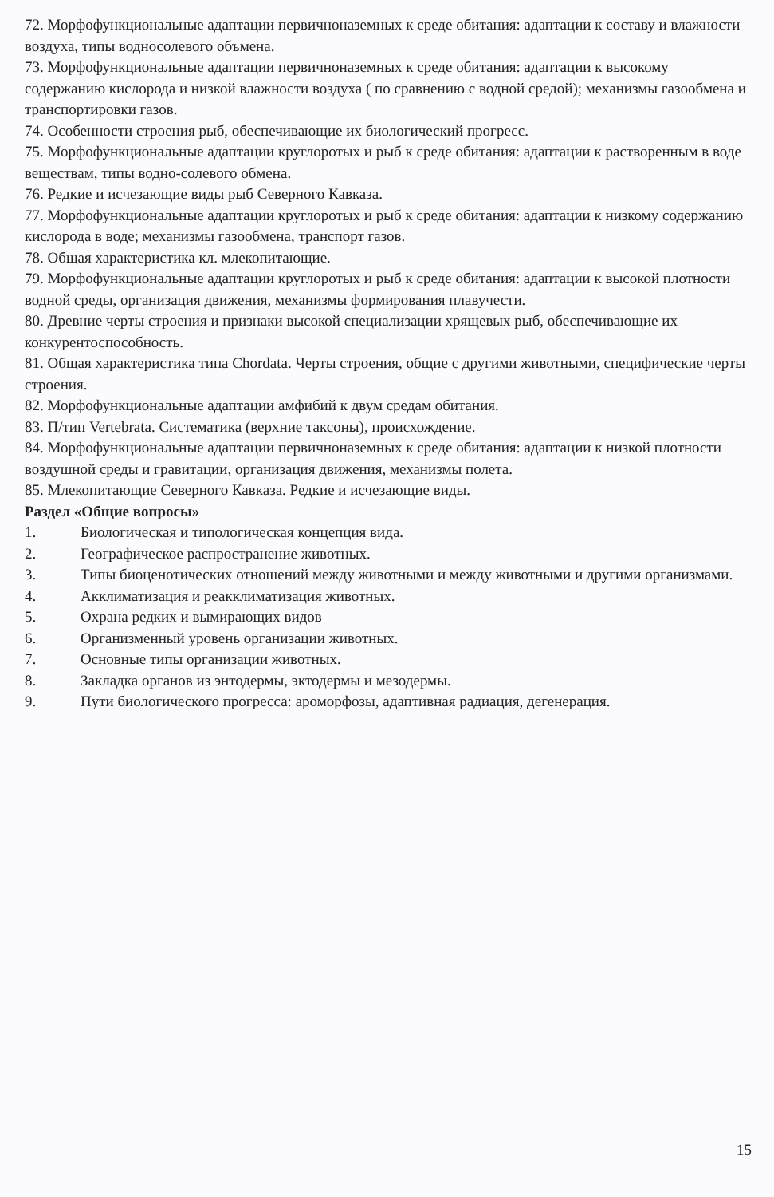72. Морфофункциональные адаптации первичноназемных к среде обитания: адаптации к составу и влажности воздуха, типы водносолевого объмена.
73. Морфофункциональные адаптации первичноназемных к среде обитания: адаптации к высокому содержанию кислорода и низкой влажности воздуха ( по сравнению с водной средой); механизмы газообмена и транспортировки газов.
74. Особенности строения рыб, обеспечивающие их биологический прогресс.
75. Морфофункциональные адаптации круглоротых и рыб к среде обитания: адаптации к растворенным в воде веществам, типы водно-солевого обмена.
76. Редкие и исчезающие виды рыб Северного Кавказа.
77. Морфофункциональные адаптации круглоротых и рыб к среде обитания: адаптации к низкому содержанию кислорода в воде; механизмы газообмена, транспорт газов.
78. Общая характеристика кл. млекопитающие.
79. Морфофункциональные адаптации круглоротых и рыб к среде обитания: адаптации к высокой плотности водной среды, организация движения, механизмы формирования плавучести.
80. Древние черты строения и признаки высокой специализации хрящевых рыб, обеспечивающие их конкурентоспособность.
81. Общая характеристика типа Chordata. Черты строения, общие с другими животными, специфические черты строения.
82. Морфофункциональные адаптации амфибий к двум средам обитания.
83. П/тип Vertebrata. Систематика (верхние таксоны), происхождение.
84. Морфофункциональные адаптации первичноназемных к среде обитания: адаптации к низкой плотности воздушной среды и гравитации, организация движения, механизмы полета.
85. Млекопитающие Северного Кавказа. Редкие и исчезающие виды.
Раздел «Общие вопросы»
1. Биологическая и типологическая концепция вида.
2. Географическое распространение животных.
3. Типы биоценотических отношений между животными и между животными и другими организмами.
4. Акклиматизация и реакклиматизация животных.
5. Охрана редких и вымирающих видов
6. Организменный уровень организации животных.
7. Основные типы организации животных.
8. Закладка органов из энтодермы, эктодермы и мезодермы.
9. Пути биологического прогресса: ароморфозы, адаптивная радиация, дегенерация.
15